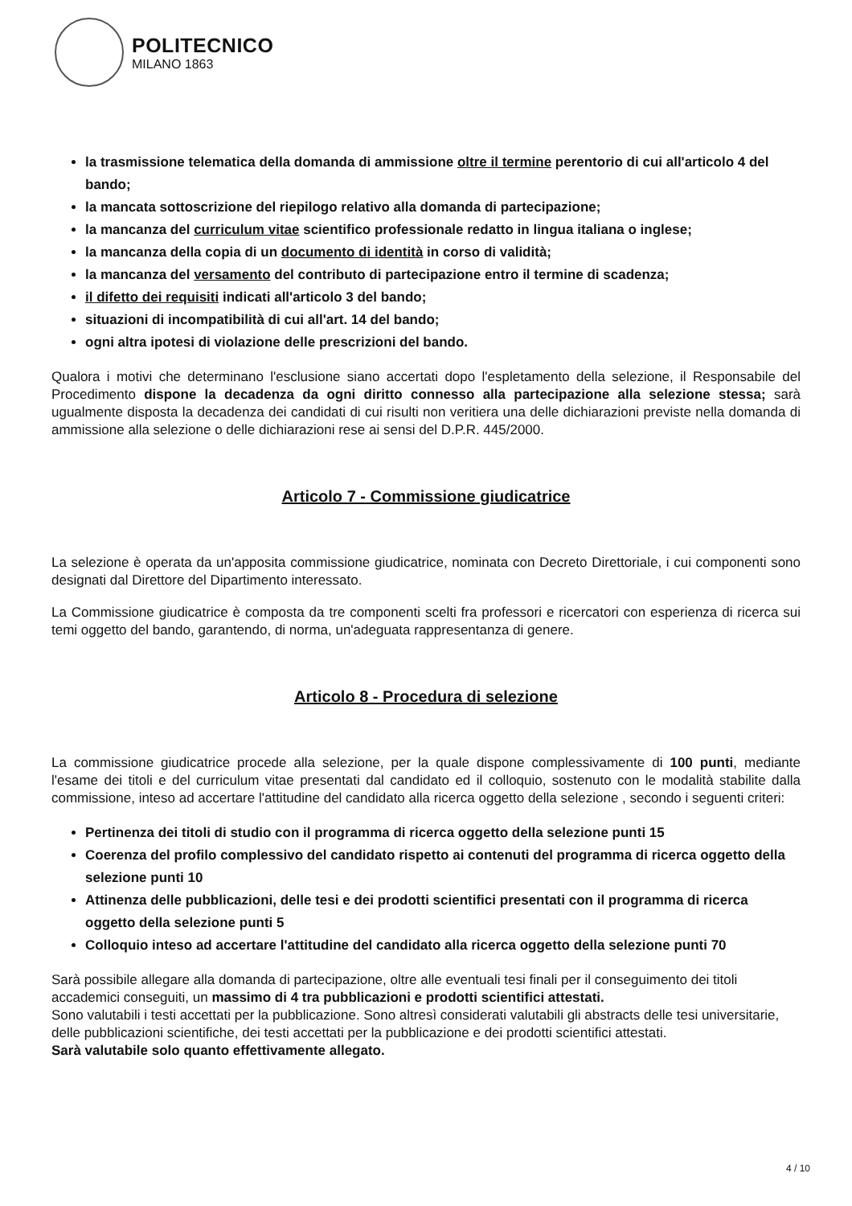POLITECNICO
MILANO 1863
la trasmissione telematica della domanda di ammissione oltre il termine perentorio di cui all'articolo 4 del bando;
la mancata sottoscrizione del riepilogo relativo alla domanda di partecipazione;
la mancanza del curriculum vitae scientifico professionale redatto in lingua italiana o inglese;
la mancanza della copia di un documento di identità in corso di validità;
la mancanza del versamento del contributo di partecipazione entro il termine di scadenza;
il difetto dei requisiti indicati all'articolo 3 del bando;
situazioni di incompatibilità di cui all'art. 14 del bando;
ogni altra ipotesi di violazione delle prescrizioni del bando.
Qualora i motivi che determinano l'esclusione siano accertati dopo l'espletamento della selezione, il Responsabile del Procedimento dispone la decadenza da ogni diritto connesso alla partecipazione alla selezione stessa; sarà ugualmente disposta la decadenza dei candidati di cui risulti non veritiera una delle dichiarazioni previste nella domanda di ammissione alla selezione o delle dichiarazioni rese ai sensi del D.P.R. 445/2000.
Articolo 7 - Commissione giudicatrice
La selezione è operata da un'apposita commissione giudicatrice, nominata con Decreto Direttoriale, i cui componenti sono designati dal Direttore del Dipartimento interessato.
La Commissione giudicatrice è composta da tre componenti scelti fra professori e ricercatori con esperienza di ricerca sui temi oggetto del bando, garantendo, di norma, un'adeguata rappresentanza di genere.
Articolo 8 - Procedura di selezione
La commissione giudicatrice procede alla selezione, per la quale dispone complessivamente di 100 punti, mediante l'esame dei titoli e del curriculum vitae presentati dal candidato ed il colloquio, sostenuto con le modalità stabilite dalla commissione, inteso ad accertare l'attitudine del candidato alla ricerca oggetto della selezione , secondo i seguenti criteri:
Pertinenza dei titoli di studio con il programma di ricerca oggetto della selezione punti 15
Coerenza del profilo complessivo del candidato rispetto ai contenuti del programma di ricerca oggetto della selezione punti 10
Attinenza delle pubblicazioni, delle tesi e dei prodotti scientifici presentati con il programma di ricerca oggetto della selezione punti 5
Colloquio inteso ad accertare l'attitudine del candidato alla ricerca oggetto della selezione punti 70
Sarà possibile allegare alla domanda di partecipazione, oltre alle eventuali tesi finali per il conseguimento dei titoli accademici conseguiti, un massimo di 4 tra pubblicazioni e prodotti scientifici attestati.
Sono valutabili i testi accettati per la pubblicazione. Sono altresì considerati valutabili gli abstracts delle tesi universitarie, delle pubblicazioni scientifiche, dei testi accettati per la pubblicazione e dei prodotti scientifici attestati.
Sarà valutabile solo quanto effettivamente allegato.
4 / 10